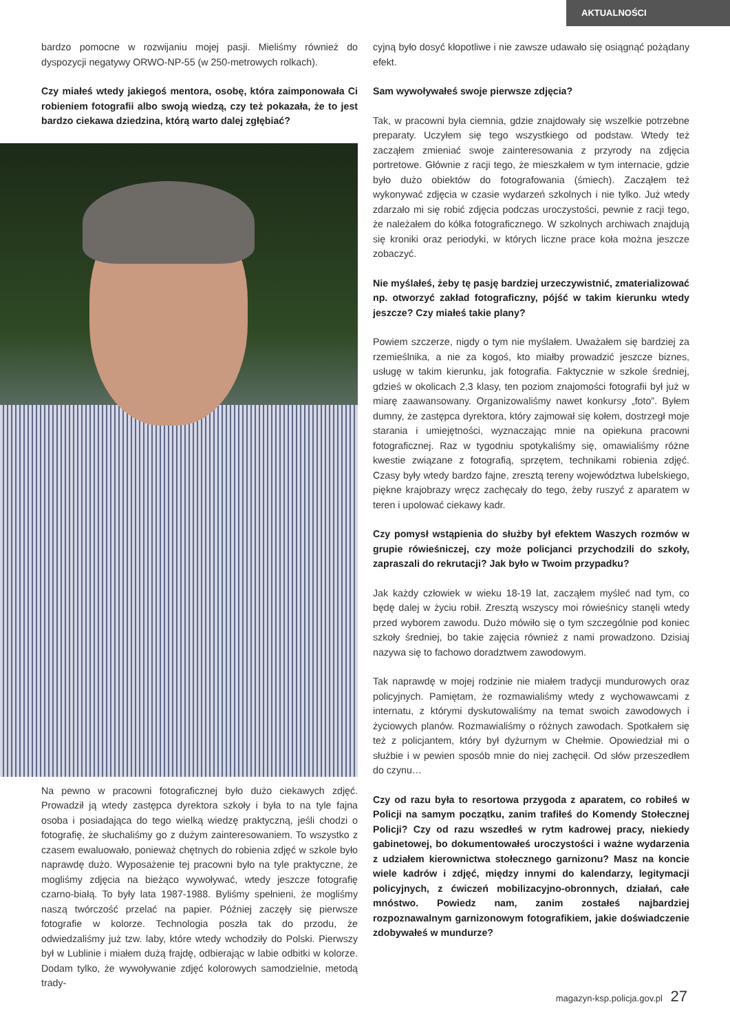AKTUALNOŚCI
bardzo pomocne w rozwijaniu mojej pasji. Mieliśmy również do dyspozycji negatywy ORWO-NP-55 (w 250-metrowych rolkach).
Czy miałeś wtedy jakiegoś mentora, osobę, która zaimponowała Ci robieniem fotografii albo swoją wiedzą, czy też pokazała, że to jest bardzo ciekawa dziedzina, którą warto dalej zgłębiać?
Na pewno w pracowni fotograficznej było dużo ciekawych zdjęć. Prowadził ją wtedy zastępca dyrektora szkoły i była to na tyle fajna osoba i posiadająca do tego wielką wiedzę praktyczną, jeśli chodzi o fotografię, że słuchaliśmy go z dużym zainteresowaniem. To wszystko z czasem ewaluowało, ponieważ chętnych do robienia zdjęć w szkole było naprawdę dużo. Wyposażenie tej pracowni było na tyle praktyczne, że mogliśmy zdjęcia na bieżąco wywoływać, wtedy jeszcze fotografię czarno-białą. To były lata 1987-1988. Byliśmy spełnieni, że mogliśmy naszą twórczość przelać na papier. Później zaczęły się pierwsze fotografie w kolorze. Technologia poszła tak do przodu, że odwiedzaliśmy już tzw. laby, które wtedy wchodziły do Polski. Pierwszy był w Lublinie i miałem dużą frajdę, odbierając w labie odbitki w kolorze. Dodam tylko, że wywoływanie zdjęć kolorowych samodzielnie, metodą trady-
cyjną było dosyć kłopotliwe i nie zawsze udawało się osiągnąć pożądany efekt.
Sam wywoływałeś swoje pierwsze zdjęcia?
Tak, w pracowni była ciemnia, gdzie znajdowały się wszelkie potrzebne preparaty. Uczyłem się tego wszystkiego od podstaw. Wtedy też zacząłem zmieniać swoje zainteresowania z przyrody na zdjęcia portretowe. Głównie z racji tego, że mieszkałem w tym internacie, gdzie było dużo obiektów do fotografowania (śmiech). Zacząłem też wykonywać zdjęcia w czasie wydarzeń szkolnych i nie tylko. Już wtedy zdarzało mi się robić zdjęcia podczas uroczystości, pewnie z racji tego, że należałem do kółka fotograficznego. W szkolnych archiwach znajdują się kroniki oraz periodyki, w których liczne prace koła można jeszcze zobaczyć.
Nie myślałeś, żeby tę pasję bardziej urzeczywistnić, zmaterializować np. otworzyć zakład fotograficzny, pójść w takim kierunku wtedy jeszcze? Czy miałeś takie plany?
Powiem szczerze, nigdy o tym nie myślałem. Uważałem się bardziej za rzemieślnika, a nie za kogoś, kto miałby prowadzić jeszcze biznes, usługę w takim kierunku, jak fotografia. Faktycznie w szkole średniej, gdzieś w okolicach 2,3 klasy, ten poziom znajomości fotografii był już w miarę zaawansowany. Organizowaliśmy nawet konkursy „foto”. Byłem dumny, że zastępca dyrektora, który zajmował się kołem, dostrzegł moje starania i umiejętności, wyznaczając mnie na opiekuna pracowni fotograficznej. Raz w tygodniu spotykaliśmy się, omawialiśmy różne kwestie związane z fotografią, sprzętem, technikami robienia zdjęć. Czasy były wtedy bardzo fajne, zresztą tereny województwa lubelskiego, piękne krajobrazy wręcz zachęcały do tego, żeby ruszyć z aparatem w teren i upolować ciekawy kadr.
Czy pomysł wstąpienia do służby był efektem Waszych rozmów w grupie rówieśniczej, czy może policjanci przychodzili do szkoły, zapraszali do rekrutacji? Jak było w Twoim przypadku?
Jak każdy człowiek w wieku 18-19 lat, zacząłem myśleć nad tym, co będę dalej w życiu robił. Zresztą wszyscy moi rówieśnicy stanęli wtedy przed wyborem zawodu. Dużo mówiło się o tym szczególnie pod koniec szkoły średniej, bo takie zajęcia również z nami prowadzono. Dzisiaj nazywa się to fachowo doradztwem zawodowym.
Tak naprawdę w mojej rodzinie nie miałem tradycji mundurowych oraz policyjnych. Pamiętam, że rozmawialiśmy wtedy z wychowawcami z internatu, z którymi dyskutowaliśmy na temat swoich zawodowych i życiowych planów. Rozmawialiśmy o różnych zawodach. Spotkałem się też z policjantem, który był dyżurnym w Chełmie. Opowiedział mi o służbie i w pewien sposób mnie do niej zachęcił. Od słów przeszedłem do czynu…
Czy od razu była to resortowa przygoda z aparatem, co robiłeś w Policji na samym początku, zanim trafiłeś do Komendy Stołecznej Policji? Czy od razu wszedłeś w rytm kadrowej pracy, niekiedy gabinetowej, bo dokumentowałeś uroczystości i ważne wydarzenia z udziałem kierownictwa stołecznego garnizonu? Masz na koncie wiele kadrów i zdjęć, między innymi do kalendarzy, legitymacji policyjnych, z ćwiczeń mobilizacyjno-obronnych, działań, całe mnóstwo. Powiedz nam, zanim zostałeś najbardziej rozpoznawalnym garnizonowym fotografikiem, jakie doświadczenie zdobywałeś w mundurze?
magazyn-ksp.policja.gov.pl 27